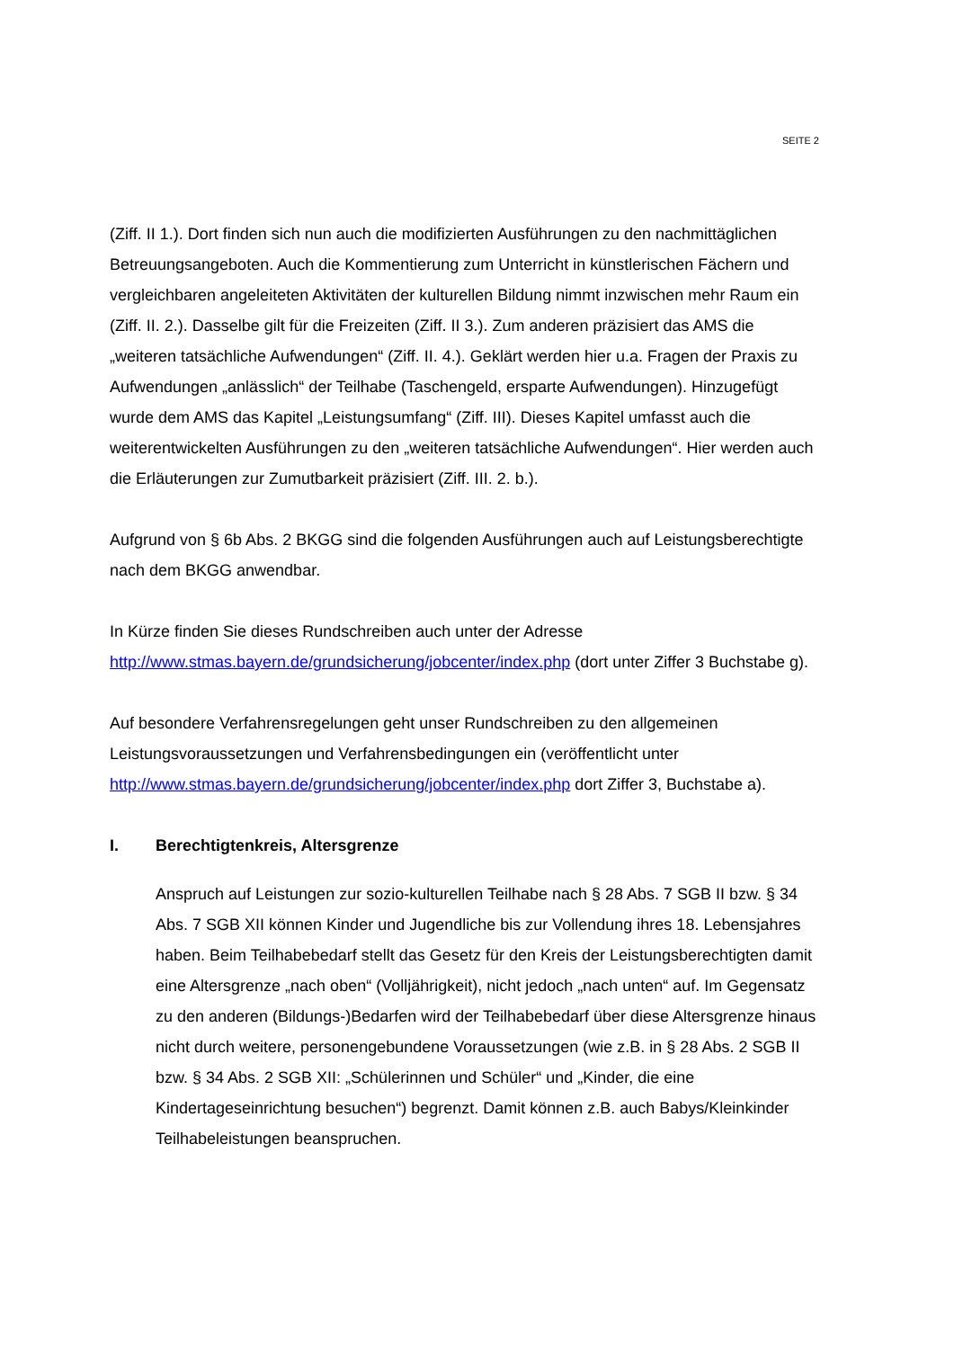SEITE 2
(Ziff. II 1.). Dort finden sich nun auch die modifizierten Ausführungen zu den nachmittäglichen Betreuungsangeboten. Auch die Kommentierung zum Unterricht in künstlerischen Fächern und vergleichbaren angeleiteten Aktivitäten der kulturellen Bildung nimmt inzwischen mehr Raum ein (Ziff. II. 2.). Dasselbe gilt für die Freizeiten (Ziff. II 3.). Zum anderen präzisiert das AMS die „weiteren tatsächliche Aufwendungen“ (Ziff. II. 4.). Geklärt werden hier u.a. Fragen der Praxis zu Aufwendungen „anlässlich“ der Teilhabe (Taschengeld, ersparte Aufwendungen). Hinzugefügt wurde dem AMS das Kapitel „Leistungsumfang“ (Ziff. III). Dieses Kapitel umfasst auch die weiterentwickelten Ausführungen zu den „weiteren tatsächliche Aufwendungen“. Hier werden auch die Erläuterungen zur Zumutbarkeit präzisiert (Ziff. III. 2. b.).
Aufgrund von § 6b Abs. 2 BKGG sind die folgenden Ausführungen auch auf Leistungsberechtigte nach dem BKGG anwendbar.
In Kürze finden Sie dieses Rundschreiben auch unter der Adresse http://www.stmas.bayern.de/grundsicherung/jobcenter/index.php (dort unter Ziffer 3 Buchstabe g).
Auf besondere Verfahrensregelungen geht unser Rundschreiben zu den allgemeinen Leistungsvoraussetzungen und Verfahrensbedingungen ein (veröffentlicht unter http://www.stmas.bayern.de/grundsicherung/jobcenter/index.php dort Ziffer 3, Buchstabe a).
I. Berechtigtenkreis, Altersgrenze
Anspruch auf Leistungen zur sozio-kulturellen Teilhabe nach § 28 Abs. 7 SGB II bzw. § 34 Abs. 7 SGB XII können Kinder und Jugendliche bis zur Vollendung ihres 18. Lebensjahres haben. Beim Teilhabebedarf stellt das Gesetz für den Kreis der Leistungsberechtigten damit eine Altersgrenze „nach oben“ (Volljährigkeit), nicht jedoch „nach unten“ auf. Im Gegensatz zu den anderen (Bildungs-)Bedarfen wird der Teilhabebedarf über diese Altersgrenze hinaus nicht durch weitere, personengebundene Voraussetzungen (wie z.B. in § 28 Abs. 2 SGB II bzw. § 34 Abs. 2 SGB XII: „Schülerinnen und Schüler“ und „Kinder, die eine Kindertageseinrichtung besuchen“) begrenzt. Damit können z.B. auch Babys/Kleinkinder Teilhabeleistungen beanspruchen.